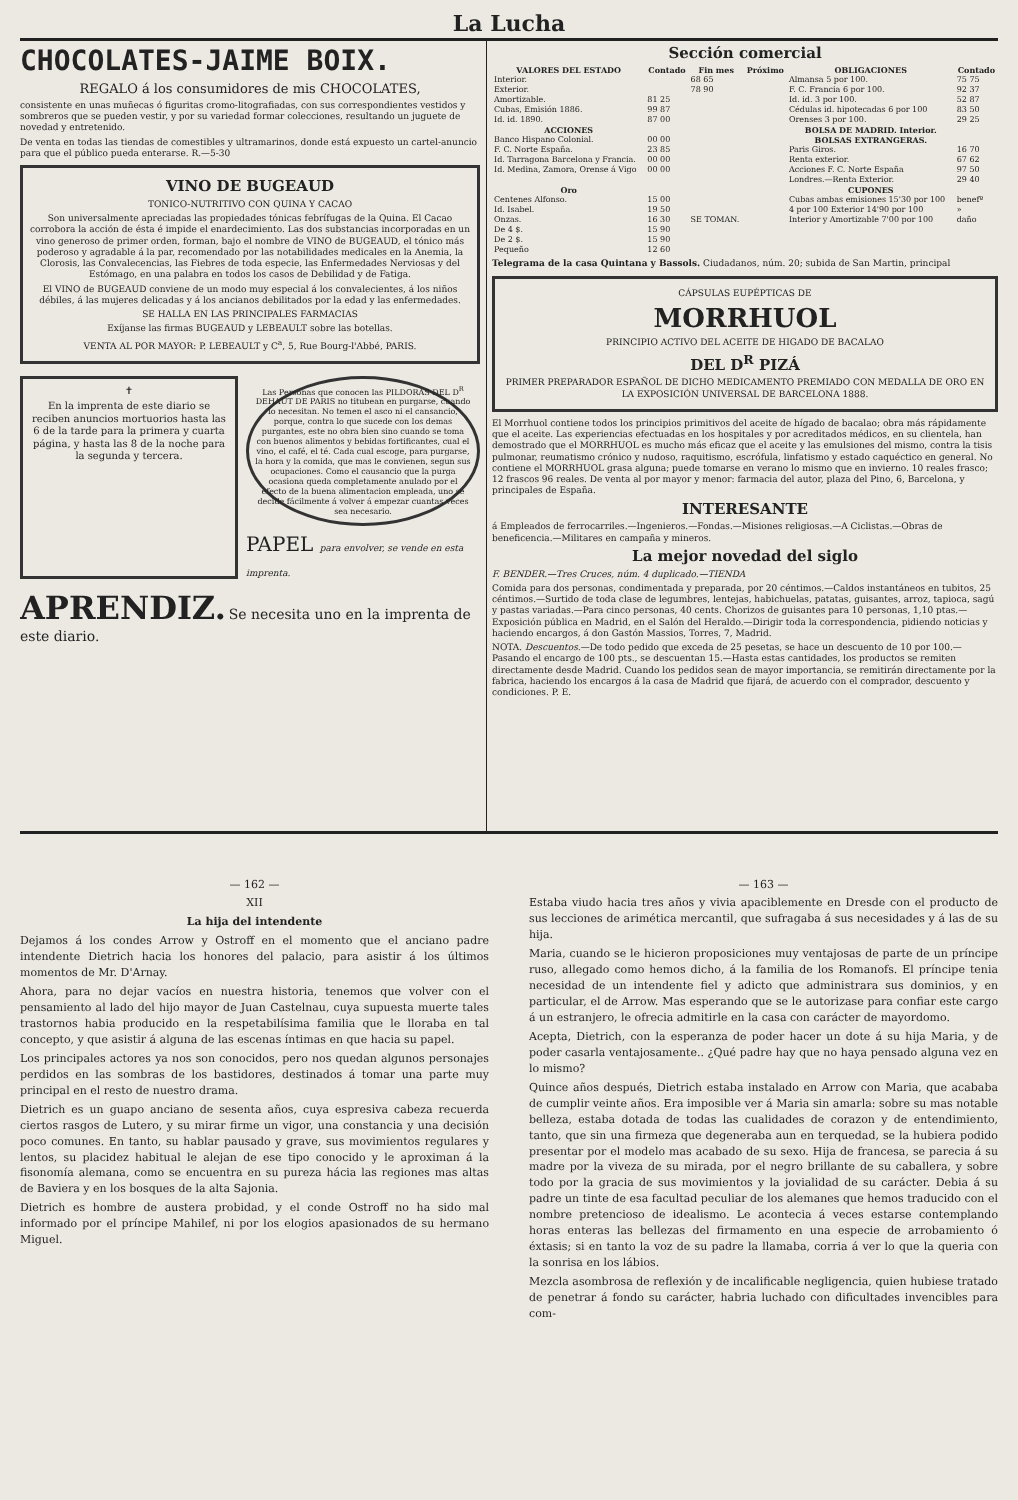La Lucha
CHOCOLATES-JAIME BOIX.
REGALO á los consumidores de mis CHOCOLATES,
consistente en unas muñecas ó figuritas cromo-litografiadas, con sus correspondientes vestidos y sombreros que se pueden vestir, y por su variedad formar colecciones, resultando un juguete de novedad y entretenido.
De venta en todas las tiendas de comestibles y ultramarinos, donde está expuesto un cartel-anuncio para que el público pueda enterarse. R.—5-30
VINO DE BUGEAUD
TONICO-NUTRITIVO CON QUINA Y CACAO
Son universalmente apreciadas las propiedades tónicas febrífugas de la Quina. El Cacao corrobora la acción de ésta é impide el enardecimiento. Las dos substancias incorporadas en un vino generoso de primer orden, forman, bajo el nombre de VINO de BUGEAUD, el tónico más poderoso y agradable á la par, recomendado por las notabilidades medicales en la Anemia, la Clorosis, las Convalecencias, las Fiebres de toda especie, las Enfermedades Nerviosas y del Estómago, en una palabra en todos los casos de Debilidad y de Fatiga.
El VINO de BUGEAUD conviene de un modo muy especial á los convalecientes, á los niños débiles, á las mujeres delicadas y á los ancianos debilitados por la edad y las enfermedades.
SE HALLA EN LAS PRINCIPALES FARMACIAS
Exíjanse las firmas BUGEAUD y LEBEAULT sobre las botellas.
VENTA AL POR MAYOR: P. LEBEAULT y C<sup>a</sup>, 5, Rue Bourg-l'Abbé, PARIS.
✝
En la imprenta de este diario se reciben anuncios mortuorios hasta las 6 de la tarde para la primera y cuarta página, y hasta las 8 de la noche para la segunda y tercera.
Las Personas que conocen las PILDORAS DEL D<sup>R</sup> DEHAUT DE PARIS no titubean en purgarse, cuando lo necesitan. No temen el asco ni el cansancio, porque, contra lo que sucede con los demas purgantes, este no obra bien sino cuando se toma con buenos alimentos y bebidas fortificantes, cual el vino, el café, el té. Cada cual escoge, para purgarse, la hora y la comida, que mas le convienen, segun sus ocupaciones. Como el causancio que la purga ocasiona queda completamente anulado por el efecto de la buena alimentacion empleada, uno se decide fácilmente á volver á empezar cuantas veces sea necesario.
PAPEL para envolver, se vende en esta imprenta.
APRENDIZ. Se necesita uno en la imprenta de este diario.
Sección comercial
| VALORES DEL ESTADO | Contado | Fin mes | Próximo | OBLIGACIONES | Contado |
| --- | --- | --- | --- | --- | --- |
| Interior. | | 68 65 | | Almansa 5 por 100. | 75 75 |
| Exterior. | | 78 90 | | F. C. Francia 6 por 100. | 92 37 |
| Amortizable. | 81 25 | | | Id. id. 3 por 100. | 52 87 |
| Cubas, Emisión 1886. | 99 87 | | | Cédulas id. hipotecadas 6 por 100 | 83 50 |
| Id. id. 1890. | 87 00 | | | Orenses 3 por 100. | 29 25 |
| ACCIONES | | | | BOLSA DE MADRID. Interior. | |
| Banco Hispano Colonial. | 00 00 | | | BOLSAS EXTRANGERAS. | |
| F. C. Norte España. | 23 85 | | | Paris Giros. | 16 70 |
| Id. Tarragona Barcelona y Francia. | 00 00 | | | Renta exterior. | 67 62 |
| Id. Medina, Zamora, Orense á Vigo | 00 00 | | | Acciones F. C. Norte España | 97 50 |
| | | | | Londres.—Renta Exterior. | 29 40 |
| Oro | | | | CUPONES | |
| Centenes Alfonso. | 15 00 | | | Cubas ambas emisiones 15'30 por 100 | benefº |
| Id. Isabel. | 19 50 | | | 4 por 100 Exterior 14'90 por 100 | » |
| Onzas. | 16 30 | SE TOMAN. | | Interior y Amortizable 7'00 por 100 | daño |
| De 4 $. | 15 90 | | | | |
| De 2 $. | 15 90 | | | | |
| Pequeño | 12 60 | | | | |
Telegrama de la casa Quintana y Bassols. Ciudadanos, núm. 20; subida de San Martin, principal
CÁPSULAS EUPÉPTICAS DE
MORRHUOL
PRINCIPIO ACTIVO DEL ACEITE DE HIGADO DE BACALAO
DEL D<sup>R</sup> PIZÁ
PRIMER PREPARADOR ESPAÑOL DE DICHO MEDICAMENTO PREMIADO CON MEDALLA DE ORO EN LA EXPOSICIÓN UNIVERSAL DE BARCELONA 1888.
El Morrhuol contiene todos los principios primitivos del aceite de hígado de bacalao; obra más rápidamente que el aceite. Las experiencias efectuadas en los hospitales y por acreditados médicos, en su clientela, han demostrado que el MORRHUOL es mucho más eficaz que el aceite y las emulsiones del mismo, contra la tisis pulmonar, reumatismo crónico y nudoso, raquitismo, escrófula, linfatismo y estado caquéctico en general. No contiene el MORRHUOL grasa alguna; puede tomarse en verano lo mismo que en invierno. 10 reales frasco; 12 frascos 96 reales. De venta al por mayor y menor: farmacia del autor, plaza del Pino, 6, Barcelona, y principales de España.
INTERESANTE
á Empleados de ferrocarriles.—Ingenieros.—Fondas.—Misiones religiosas.—A Ciclistas.—Obras de beneficencia.—Militares en campaña y mineros.
La mejor novedad del siglo
F. BENDER.—Tres Cruces, núm. 4 duplicado.—TIENDA
Comida para dos personas, condimentada y preparada, por 20 céntimos.—Caldos instantáneos en tubitos, 25 céntimos.—Surtido de toda clase de legumbres, lentejas, habichuelas, patatas, guisantes, arroz, tapioca, sagú y pastas variadas.—Para cinco personas, 40 cents. Chorizos de guisantes para 10 personas, 1,10 ptas.—Exposición pública en Madrid, en el Salón del Heraldo.—Dirigir toda la correspondencia, pidiendo noticias y haciendo encargos, á don Gastón Massios, Torres, 7, Madrid.
NOTA. Descuentos.—De todo pedido que exceda de 25 pesetas, se hace un descuento de 10 por 100.—Pasando el encargo de 100 pts., se descuentan 15.—Hasta estas cantidades, los productos se remiten directamente desde Madrid. Cuando los pedidos sean de mayor importancia, se remitirán directamente por la fabrica, haciendo los encargos á la casa de Madrid que fijará, de acuerdo con el comprador, descuento y condiciones. P. E.
— 162 —
XII
La hija del intendente
Dejamos á los condes Arrow y Ostroff en el momento que el anciano padre intendente Dietrich hacia los honores del palacio, para asistir á los últimos momentos de Mr. D'Arnay.
Ahora, para no dejar vacíos en nuestra historia, tenemos que volver con el pensamiento al lado del hijo mayor de Juan Castelnau, cuya supuesta muerte tales trastornos habia producido en la respetabilísima familia que le lloraba en tal concepto, y que asistir á alguna de las escenas íntimas en que hacia su papel.
Los principales actores ya nos son conocidos, pero nos quedan algunos personajes perdidos en las sombras de los bastidores, destinados á tomar una parte muy principal en el resto de nuestro drama.
Dietrich es un guapo anciano de sesenta años, cuya espresiva cabeza recuerda ciertos rasgos de Lutero, y su mirar firme un vigor, una constancia y una decisión poco comunes. En tanto, su hablar pausado y grave, sus movimientos regulares y lentos, su placidez habitual le alejan de ese tipo conocido y le aproximan á la fisonomía alemana, como se encuentra en su pureza hácia las regiones mas altas de Baviera y en los bosques de la alta Sajonia.
Dietrich es hombre de austera probidad, y el conde Ostroff no ha sido mal informado por el príncipe Mahilef, ni por los elogios apasionados de su hermano Miguel.
— 163 —
Estaba viudo hacia tres años y vivia apaciblemente en Dresde con el producto de sus lecciones de arimética mercantil, que sufragaba á sus necesidades y á las de su hija.
Maria, cuando se le hicieron proposiciones muy ventajosas de parte de un príncipe ruso, allegado como hemos dicho, á la familia de los Romanofs. El príncipe tenia necesidad de un intendente fiel y adicto que administrara sus dominios, y en particular, el de Arrow. Mas esperando que se le autorizase para confiar este cargo á un estranjero, le ofrecia admitirle en la casa con carácter de mayordomo.
Acepta, Dietrich, con la esperanza de poder hacer un dote á su hija Maria, y de poder casarla ventajosamente.. ¿Qué padre hay que no haya pensado alguna vez en lo mismo?
Quince años después, Dietrich estaba instalado en Arrow con Maria, que acababa de cumplir veinte años. Era imposible ver á Maria sin amarla: sobre su mas notable belleza, estaba dotada de todas las cualidades de corazon y de entendimiento, tanto, que sin una firmeza que degeneraba aun en terquedad, se la hubiera podido presentar por el modelo mas acabado de su sexo. Hija de francesa, se parecia á su madre por la viveza de su mirada, por el negro brillante de su caballera, y sobre todo por la gracia de sus movimientos y la jovialidad de su carácter. Debia á su padre un tinte de esa facultad peculiar de los alemanes que hemos traducido con el nombre pretencioso de idealismo. Le acontecia á veces estarse contemplando horas enteras las bellezas del firmamento en una especie de arrobamiento ó éxtasis; si en tanto la voz de su padre la llamaba, corria á ver lo que la queria con la sonrisa en los lábios.
Mezcla asombrosa de reflexión y de incalificable negligencia, quien hubiese tratado de penetrar á fondo su carácter, habria luchado con dificultades invencibles para com-